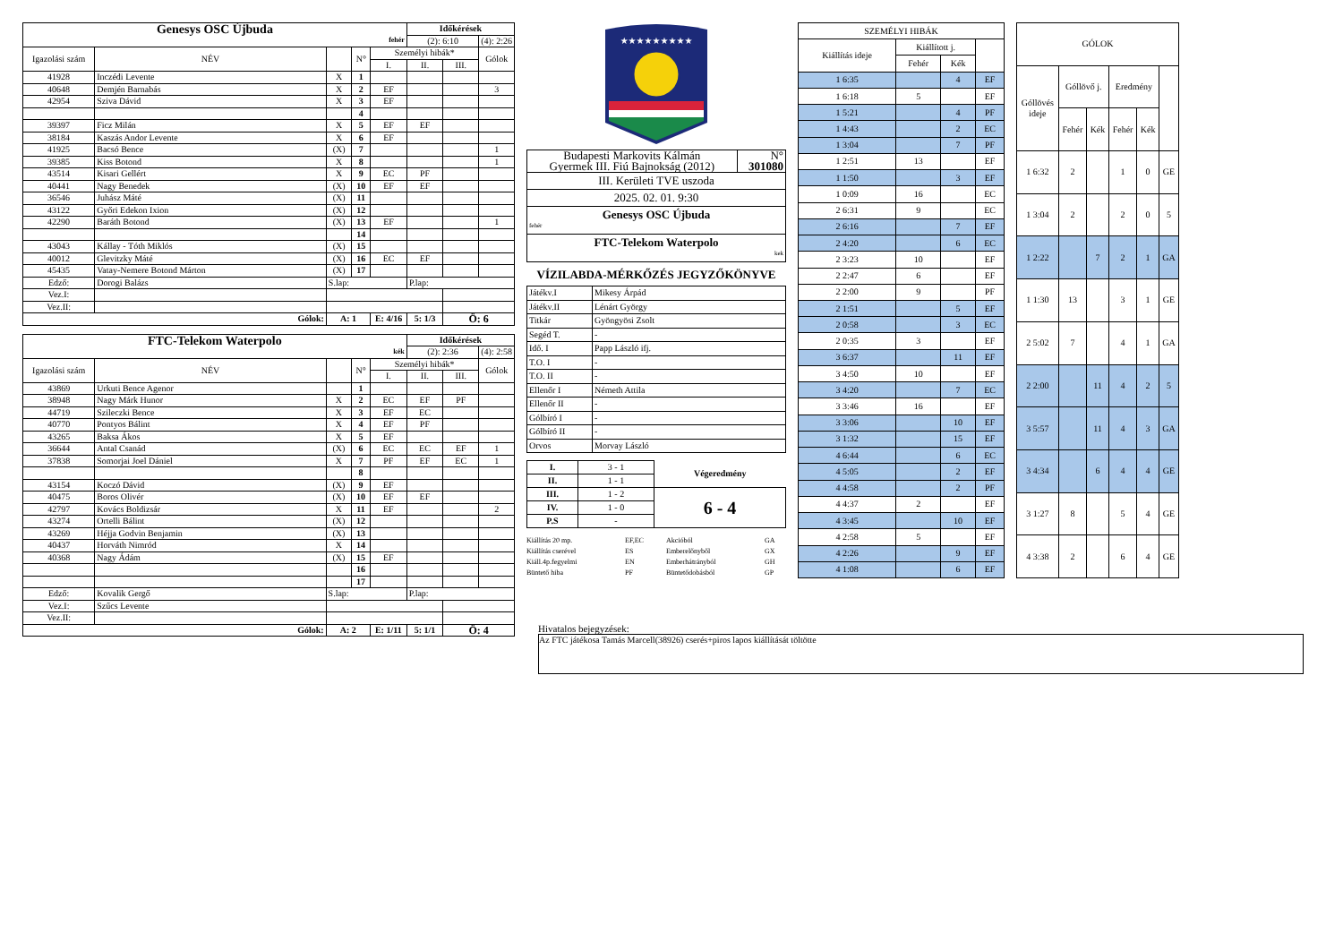| Genesys OSC Újbuda fehér | | | | | Időkérések | | |
| | | | | | (2): 6:10 | | (4): 2:26 |
| Igazolási szám | NÉV | | N° | Személyi hibák* | | | Gólok |
| | | | | I. | II. | III. | |
| 41928 | Inczédi Levente | X | 1 | | | | |
| 40648 | Demjén Barnabás | X | 2 | EF | | | 3 |
| 42954 | Sziva Dávid | X | 3 | EF | | | |
| | | | 4 | | | | |
| 39397 | Ficz Milán | X | 5 | EF | EF | | |
| 38184 | Kaszás Andor Levente | X | 6 | EF | | | |
| 41925 | Bacsó Bence | (X) | 7 | | | | 1 |
| 39385 | Kiss Botond | X | 8 | | | | 1 |
| 43514 | Kisari Gellért | X | 9 | EC | PF | | |
| 40441 | Nagy Benedek | (X) | 10 | EF | EF | | |
| 36546 | Juhász Máté | (X) | 11 | | | | |
| 43122 | Győri Edekon Ixion | (X) | 12 | | | | |
| 42290 | Baráth Botond | (X) | 13 | EF | | | 1 |
| | | | 14 | | | | |
| 43043 | Kállay - Tóth Miklós | (X) | 15 | | | | |
| 40012 | Glevitzky Máté | (X) | 16 | EC | EF | | |
| 45435 | Vatay-Nemere Botond Márton | (X) | 17 | | | | |
| Edző: | Dorogi Balázs | S.lap: | | | P.lap: | | |
| Vez.I: | | | | | | | |
| Vez.II: | | | | | | | |
| Gólok: | | A: 1 | | E: 4/16 | 5: 1/3 | Ö: 6 | |
| FTC-Telekom Waterpolo kék | | | | | Időkérések | | |
| | | | | | (2): 2:36 | | (4): 2:58 |
| Igazolási szám | NÉV | | N° | Személyi hibák* | | | Gólok |
| | | | | I. | II. | III. | |
| 43869 | Urkuti Bence Agenor | | 1 | | | | |
| 38948 | Nagy Márk Hunor | X | 2 | EC | EF | PF | |
| 44719 | Szileczki Bence | X | 3 | EF | EC | | |
| 40770 | Pontyos Bálint | X | 4 | EF | PF | | |
| 43265 | Baksa Ákos | X | 5 | EF | | | |
| 36644 | Antal Csanád | (X) | 6 | EC | EC | EF | 1 |
| 37838 | Somorjai Joel Dániel | X | 7 | PF | EF | EC | 1 |
| | | | 8 | | | | |
| 43154 | Koczó Dávid | (X) | 9 | EF | | | |
| 40475 | Boros Olivér | (X) | 10 | EF | EF | | |
| 42797 | Kovács Boldizsár | X | 11 | EF | | | 2 |
| 43274 | Ortelli Bálint | (X) | 12 | | | | |
| 43269 | Héjja Godvin Benjamin | (X) | 13 | | | | |
| 40437 | Horváth Nimród | X | 14 | | | | |
| 40368 | Nagy Ádám | (X) | 15 | EF | | | |
| | | | 16 | | | | |
| | | | 17 | | | | |
| Edző: | Kovalik Gergő | S.lap: | | | P.lap: | | |
| Vez.I: | Szűcs Levente | | | | | | |
| Vez.II: | | | | | | | |
| Gólok: | | A: 2 | | E: 1/11 | 5: 1/1 | Ö: 4 | |
★★★★★★★★★
| Budapesti Markovits Kálmán Gyermek III. Fiú Bajnokság (2012) | N° 301080 |
| III. Kerületi TVE uszoda | |
| 2025. 02. 01. 9:30 | |
| Genesys OSC Újbuda fehér | |
| FTC-Telekom Waterpolo kek | |
VÍZILABDA-MÉRKŐZÉS JEGYZŐKÖNYVE
| Játékv.I | Mikesy Árpád |
| Játékv.II | Lénárt György |
| Titkár | Gyöngyösi Zsolt |
| Segéd T. | - |
| Idő. I | Papp László ifj. |
| T.O. I | - |
| T.O. II | - |
| Ellenőr I | Németh Attila |
| Ellenőr II | - |
| Gólbíró I | - |
| Gólbíró II | - |
| Orvos | Morvay László |
| I. | 3 - 1 | Végeredmény |
| II. | 1 - 1 | |
| III. | 1 - 2 | 6 - 4 |
| IV. | 1 - 0 | |
| P.S | - | |
Kiállítás 20 mp. EF,EC Akcióból GA Kiállítás cserével ES Emberelőnyből GX Kiáll.4p.fegyelmi EN Emberhátrányból GH Büntető hiba PF Büntetődobásból GP
| SZEMÉLYI HIBÁK | | | |
| Kiállítás ideje | Kiállított j. | | |
| | Fehér | Kék | |
| 1 6:35 | | 4 | EF |
| 1 6:18 | 5 | | EF |
| 1 5:21 | | 4 | PF |
| 1 4:43 | | 2 | EC |
| 1 3:04 | | 7 | PF |
| 1 2:51 | 13 | | EF |
| 1 1:50 | | 3 | EF |
| 1 0:09 | 16 | | EC |
| 2 6:31 | 9 | | EC |
| 2 6:16 | | 7 | EF |
| 2 4:20 | | 6 | EC |
| 2 3:23 | 10 | | EF |
| 2 2:47 | 6 | | EF |
| 2 2:00 | 9 | | PF |
| 2 1:51 | | 5 | EF |
| 2 0:58 | | 3 | EC |
| 2 0:35 | 3 | | EF |
| 3 6:37 | | 11 | EF |
| 3 4:50 | 10 | | EF |
| 3 4:20 | | 7 | EC |
| 3 3:46 | 16 | | EF |
| 3 3:06 | | 10 | EF |
| 3 1:32 | | 15 | EF |
| 4 6:44 | | 6 | EC |
| 4 5:05 | | 2 | EF |
| 4 4:58 | | 2 | PF |
| 4 4:37 | 2 | | EF |
| 4 3:45 | | 10 | EF |
| 4 2:58 | 5 | | EF |
| 4 2:26 | | 9 | EF |
| 4 1:08 | | 6 | EF |
| GÓLOK | | | | | |
| Góllövés ideje | Góllövő j. | | Eredmény | | |
| | Fehér | Kék | Fehér | Kék | |
| 1 6:32 | 2 | | 1 | 0 | GE |
| 1 3:04 | 2 | | 2 | 0 | 5 |
| 1 2:22 | | 7 | 2 | 1 | GA |
| 1 1:30 | 13 | | 3 | 1 | GE |
| 2 5:02 | 7 | | 4 | 1 | GA |
| 2 2:00 | | 11 | 4 | 2 | 5 |
| 3 5:57 | | 11 | 4 | 3 | GA |
| 3 4:34 | | 6 | 4 | 4 | GE |
| 3 1:27 | 8 | | 5 | 4 | GE |
| 4 3:38 | 2 | | 6 | 4 | GE |
Hivatalos bejegyzések:
Az FTC játékosa Tamás Marcell(38926) cserés+piros lapos kiállítását töltötte